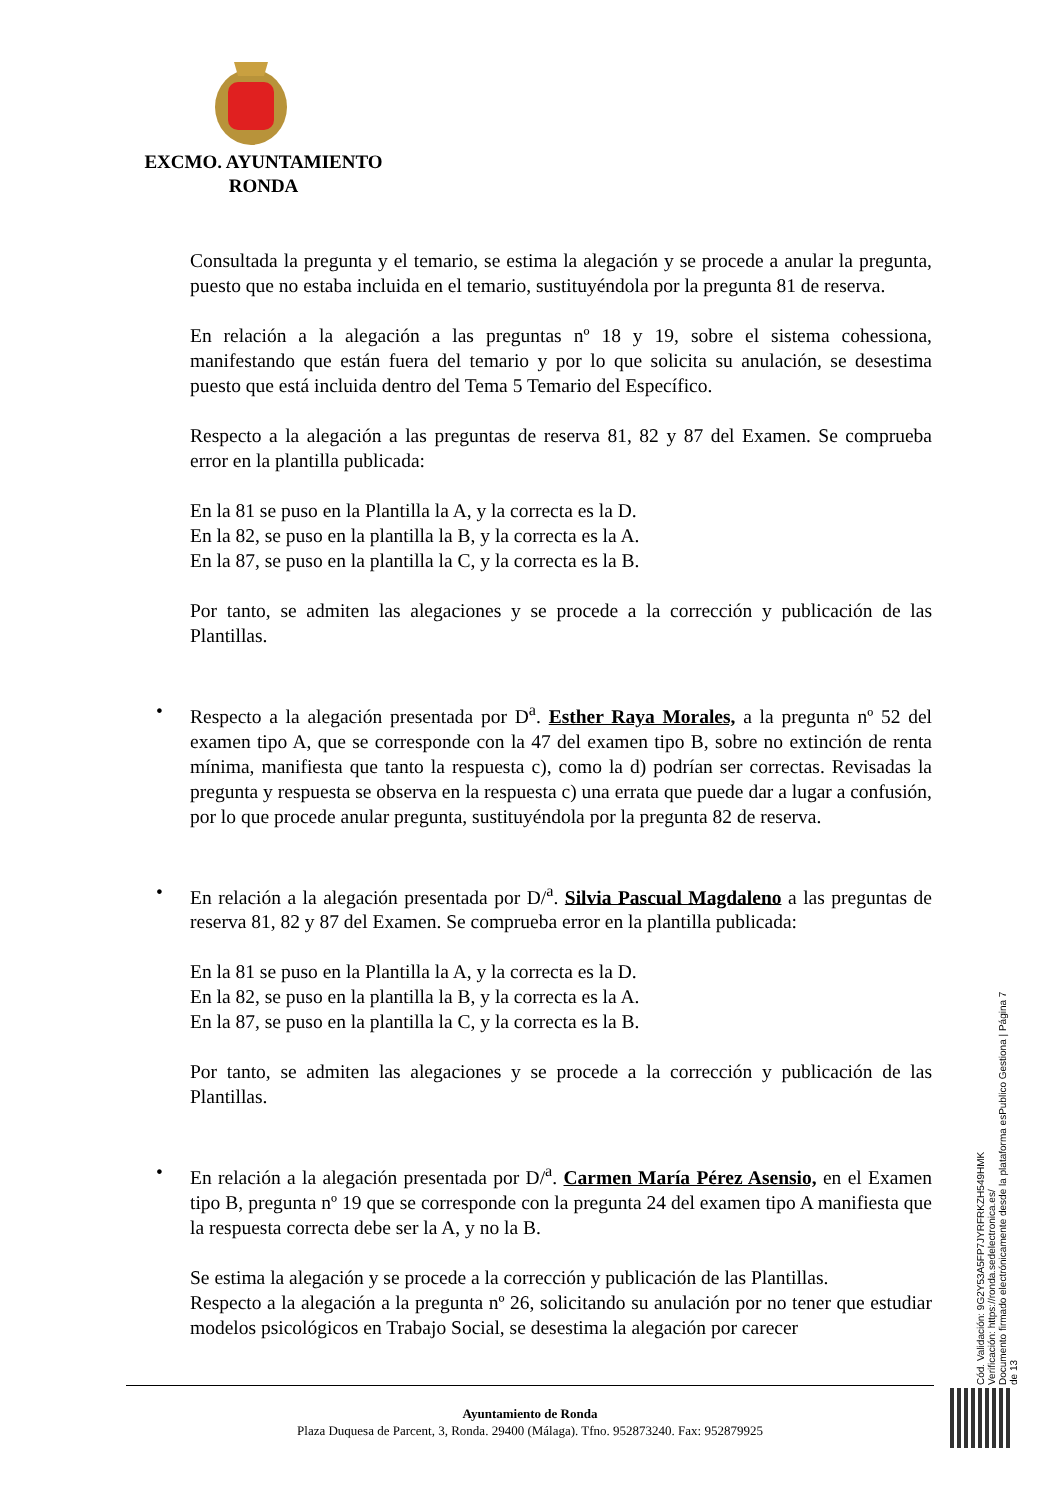EXCMO. AYUNTAMIENTO
RONDA
Consultada la pregunta y el temario, se estima la alegación y se procede a anular la pregunta, puesto que no estaba incluida en el temario, sustituyéndola por la pregunta 81 de reserva.
En relación a la alegación a las preguntas nº 18 y 19, sobre el sistema cohessiona, manifestando que están fuera del temario y por lo que solicita su anulación, se desestima puesto que está incluida dentro del Tema 5 Temario del Específico.
Respecto a la alegación a las preguntas de reserva 81, 82 y 87 del Examen. Se comprueba error en la plantilla publicada:
En la 81 se puso en la Plantilla la A, y la correcta es la D.
En la 82, se puso en la plantilla la B, y la correcta es la A.
En la 87, se puso en la plantilla la C, y la correcta es la B.
Por tanto, se admiten las alegaciones y se procede a la corrección y publicación de las Plantillas.
•
Respecto a la alegación presentada por D<sup>a</sup>. Esther Raya Morales, a la pregunta nº 52 del examen tipo A, que se corresponde con la 47 del examen tipo B, sobre no extinción de renta mínima, manifiesta que tanto la respuesta c), como la d) podrían ser correctas. Revisadas la pregunta y respuesta se observa en la respuesta c) una errata que puede dar a lugar a confusión, por lo que procede anular pregunta, sustituyéndola por la pregunta 82 de reserva.
•
En relación a la alegación presentada por D/<sup>a</sup>. Silvia Pascual Magdaleno a las preguntas de reserva 81, 82 y 87 del Examen. Se comprueba error en la plantilla publicada:
En la 81 se puso en la Plantilla la A, y la correcta es la D.
En la 82, se puso en la plantilla la B, y la correcta es la A.
En la 87, se puso en la plantilla la C, y la correcta es la B.
Por tanto, se admiten las alegaciones y se procede a la corrección y publicación de las Plantillas.
•
En relación a la alegación presentada por D/<sup>a</sup>. Carmen María Pérez Asensio, en el Examen tipo B, pregunta nº 19 que se corresponde con la pregunta 24 del examen tipo A manifiesta que la respuesta correcta debe ser la A, y no la B.
Se estima la alegación y se procede a la corrección y publicación de las Plantillas.
Respecto a la alegación a la pregunta nº 26, solicitando su anulación por no tener que estudiar modelos psicológicos en Trabajo Social, se desestima la alegación por carecer
Cód. Validación: 9G2Y53A5FP7JYRFRKZH549HMK
Verificación: https://ronda.sedelectronica.es/
Documento firmado electrónicamente desde la plataforma esPublico Gestiona | Página 7 de 13
Ayuntamiento de Ronda
Plaza Duquesa de Parcent, 3, Ronda. 29400 (Málaga). Tfno. 952873240. Fax: 952879925